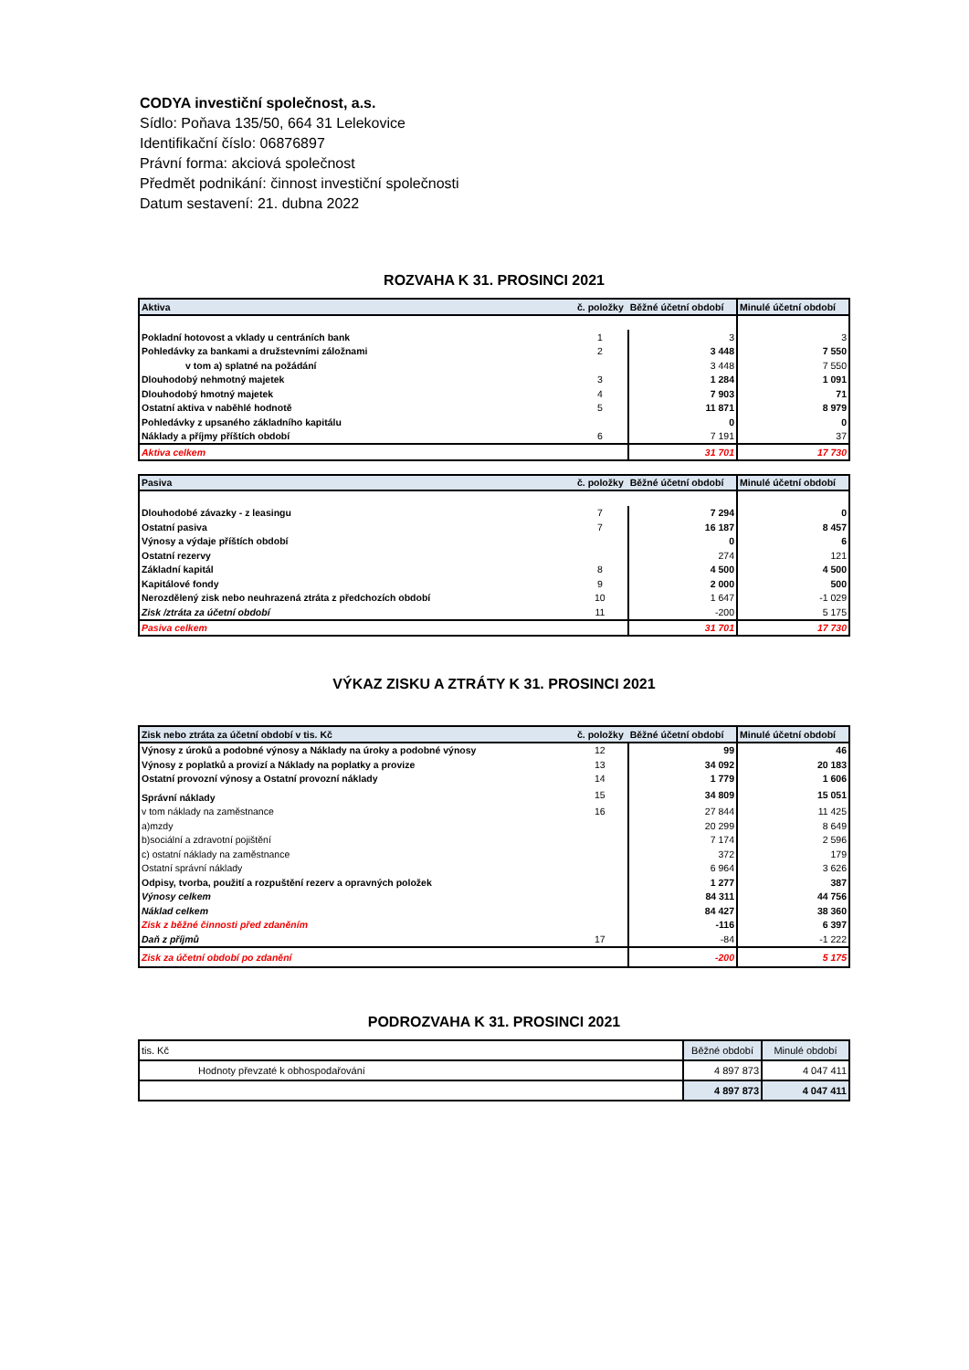CODYA investiční společnost, a.s.
Sídlo: Poňava 135/50, 664 31 Lelekovice
Identifikační číslo: 06876897
Právní forma: akciová společnost
Předmět podnikání: činnost investiční společnosti
Datum sestavení: 21. dubna 2022
ROZVAHA K 31. PROSINCI 2021
| Aktiva | č. položky | Běžné účetní období | Minulé účetní období |
| --- | --- | --- | --- |
| Pokladní hotovost a vklady u centráních bank | 1 | 3 | 3 |
| Pohledávky za bankami a družstevními záložnami | 2 | 3 448 | 7 550 |
| v tom a) splatné na požádání | | 3 448 | 7 550 |
| Dlouhodobý nehmotný majetek | 3 | 1 284 | 1 091 |
| Dlouhodobý hmotný majetek | 4 | 7 903 | 71 |
| Ostatní aktiva v naběhlé hodnotě | 5 | 11 871 | 8 979 |
| Pohledávky z upsaného základního kapitálu | | 0 | 0 |
| Náklady a příjmy příštích období | 6 | 7 191 | 37 |
| Aktiva celkem | | 31 701 | 17 730 |
| Pasiva | č. položky | Běžné účetní období | Minulé účetní období |
| --- | --- | --- | --- |
| Dlouhodobé závazky - z leasingu | 7 | 7 294 | 0 |
| Ostatní pasiva | 7 | 16 187 | 8 457 |
| Výnosy a výdaje příštích období | | 0 | 6 |
| Ostatní rezervy | | 274 | 121 |
| Základní kapitál | 8 | 4 500 | 4 500 |
| Kapitálové fondy | 9 | 2 000 | 500 |
| Nerozdělený zisk nebo neuhrazená ztráta z předchozích období | 10 | 1 647 | -1 029 |
| Zisk /ztráta za účetní období | 11 | -200 | 5 175 |
| Pasiva celkem | | 31 701 | 17 730 |
VÝKAZ ZISKU A ZTRÁTY K 31. PROSINCI 2021
| Zisk nebo ztráta za účetní období v tis. Kč | č. položky | Běžné účetní období | Minulé účetní období |
| --- | --- | --- | --- |
| Výnosy z úroků a podobné výnosy a Náklady na úroky a podobné výnosy | 12 | 99 | 46 |
| Výnosy z poplatků a provizí a Náklady na poplatky a provize | 13 | 34 092 | 20 183 |
| Ostatní provozní výnosy a Ostatní provozní náklady | 14 | 1 779 | 1 606 |
| Správní náklady | 15 | 34 809 | 15 051 |
| v tom náklady na zaměstnance | 16 | 27 844 | 11 425 |
| a)mzdy | | 20 299 | 8 649 |
| b)sociální a zdravotní pojištění | | 7 174 | 2 596 |
| c) ostatní náklady na zaměstnance | | 372 | 179 |
| Ostatní správní náklady | | 6 964 | 3 626 |
| Odpisy, tvorba, použití a rozpuštění rezerv a opravných položek | | 1 277 | 387 |
| Výnosy celkem | | 84 311 | 44 756 |
| Náklad celkem | | 84 427 | 38 360 |
| Zisk z běžné činnosti před zdaněním | | -116 | 6 397 |
| Daň z příjmů | 17 | -84 | -1 222 |
| Zisk za účetní období po zdanění | | -200 | 5 175 |
PODROZVAHA K 31. PROSINCI 2021
| tis. Kč | Běžné období | Minulé období |
| Hodnoty převzaté k obhospodařování | 4 897 873 | 4 047 411 |
| | 4 897 873 | 4 047 411 |